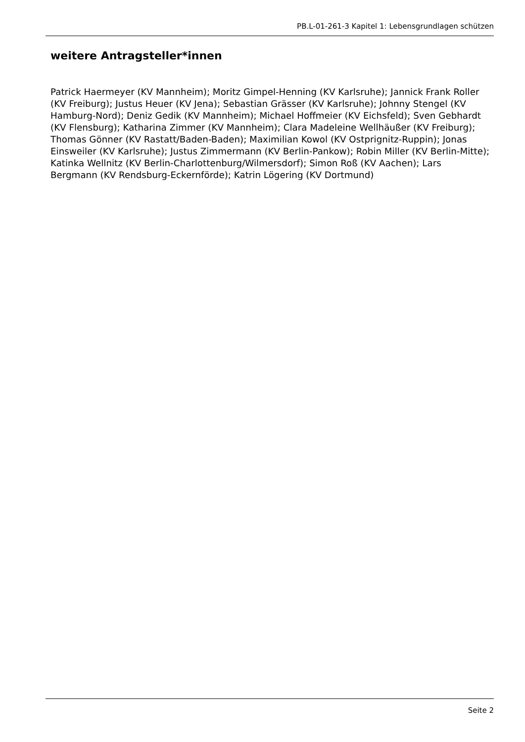PB.L-01-261-3 Kapitel 1: Lebensgrundlagen schützen
weitere Antragsteller*innen
Patrick Haermeyer (KV Mannheim); Moritz Gimpel-Henning (KV Karlsruhe); Jannick Frank Roller (KV Freiburg); Justus Heuer (KV Jena); Sebastian Grässer (KV Karlsruhe); Johnny Stengel (KV Hamburg-Nord); Deniz Gedik (KV Mannheim); Michael Hoffmeier (KV Eichsfeld); Sven Gebhardt (KV Flensburg); Katharina Zimmer (KV Mannheim); Clara Madeleine Wellhäußer (KV Freiburg); Thomas Gönner (KV Rastatt/Baden-Baden); Maximilian Kowol (KV Ostprignitz-Ruppin); Jonas Einsweiler (KV Karlsruhe); Justus Zimmermann (KV Berlin-Pankow); Robin Miller (KV Berlin-Mitte); Katinka Wellnitz (KV Berlin-Charlottenburg/Wilmersdorf); Simon Roß (KV Aachen); Lars Bergmann (KV Rendsburg-Eckernförde); Katrin Lögering (KV Dortmund)
Seite 2